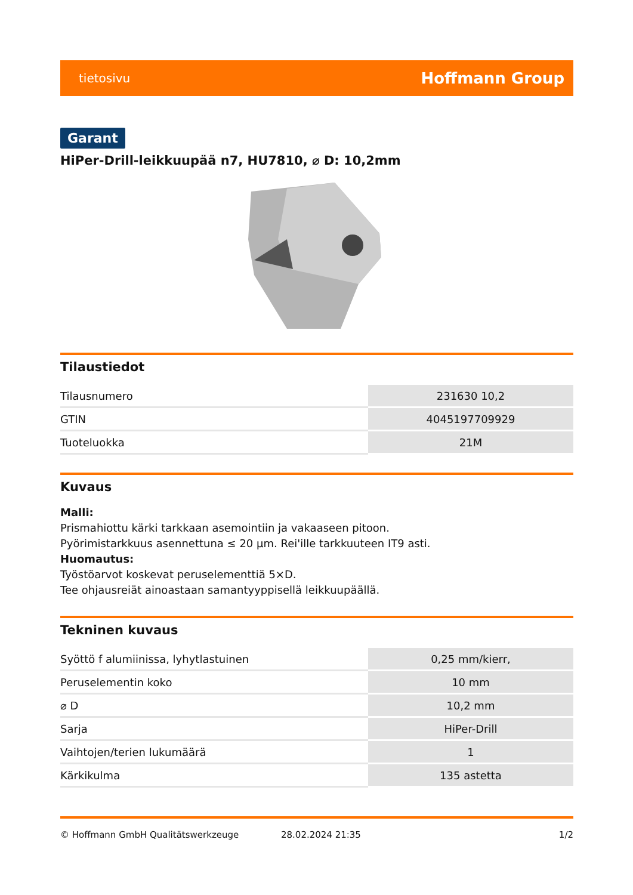tietosivu Hoffmann Group
Garant
HiPer-Drill-leikkuupää n7, HU7810, ⌀ D: 10,2mm
Tilaustiedot
| Tilausnumero | 231630 10,2 |
| GTIN | 4045197709929 |
| Tuoteluokka | 21M |
Kuvaus
Malli:
Prismahiottu kärki tarkkaan asemointiin ja vakaaseen pitoon.
Pyörimistarkkuus asennettuna ≤ 20 µm. Rei'ille tarkkuuteen IT9 asti.
Huomautus:
Työstöarvot koskevat peruselementtiä 5×D.
Tee ohjausreiät ainoastaan samantyyppisellä leikkuupäällä.
Tekninen kuvaus
| Syöttö f alumiinissa, lyhytlastuinen | 0,25 mm/kierr, |
| Peruselementin koko | 10 mm |
| ⌀ D | 10,2 mm |
| Sarja | HiPer-Drill |
| Vaihtojen/terien lukumäärä | 1 |
| Kärkikulma | 135 astetta |
© Hoffmann GmbH Qualitätswerkzeuge 28.02.2024 21:35 1/2